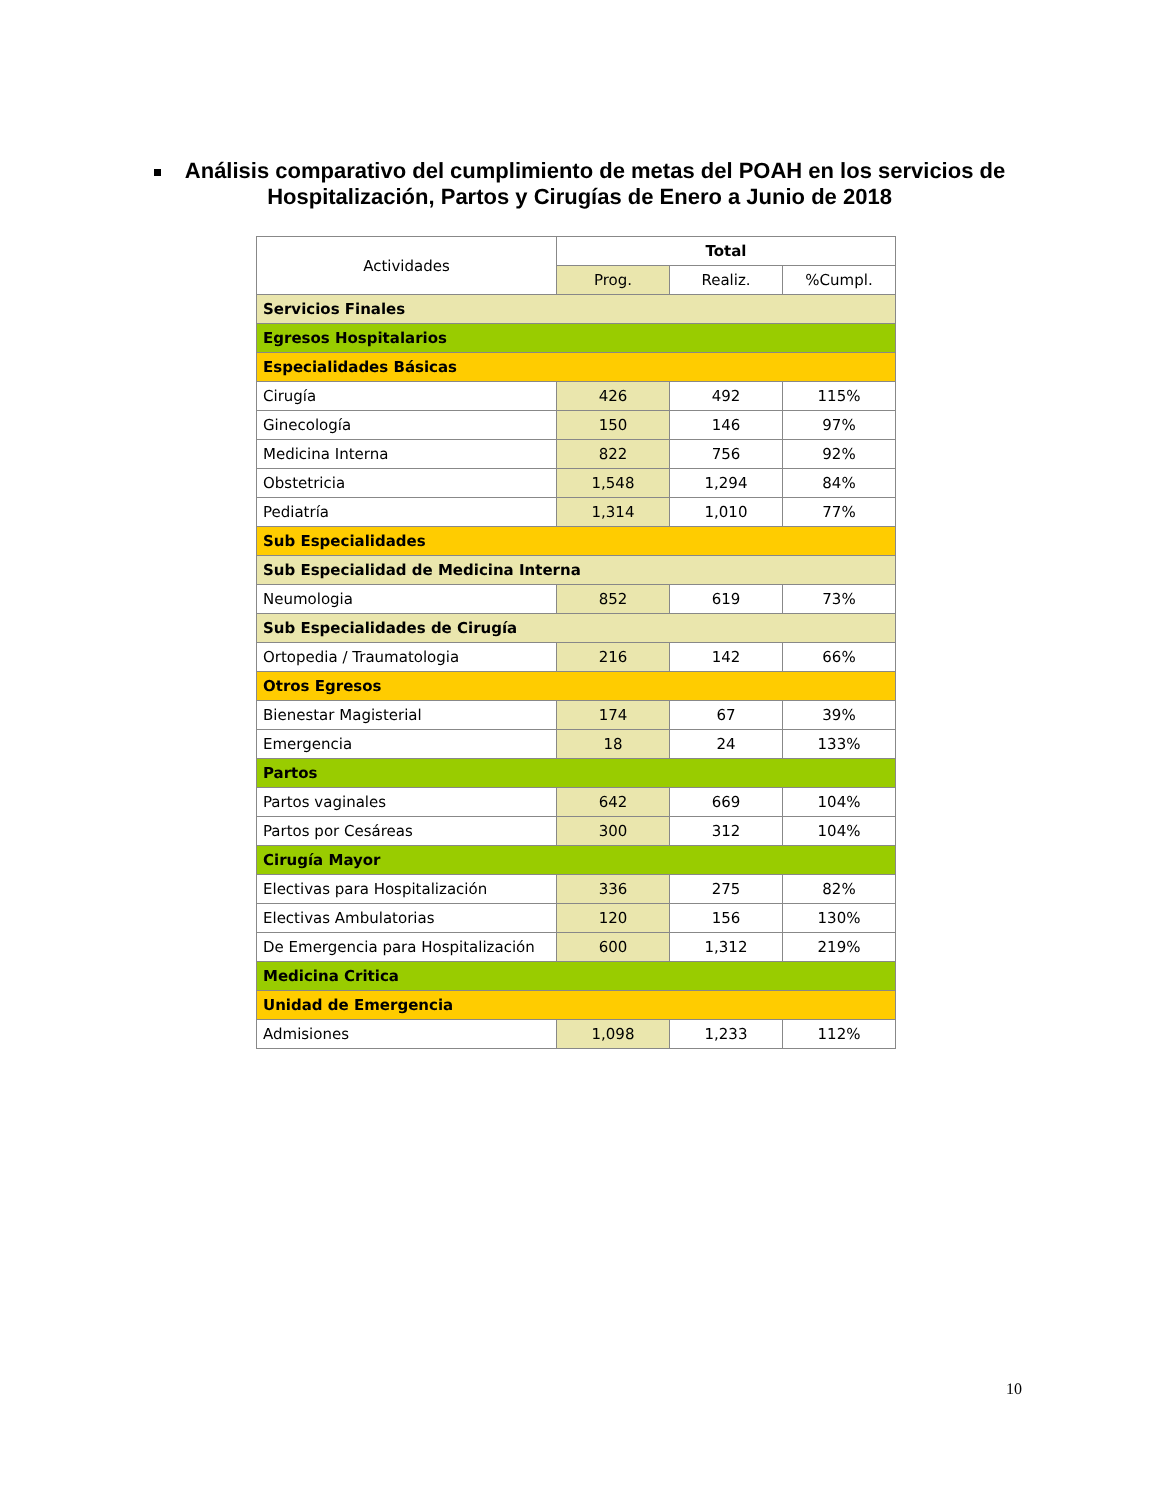Análisis comparativo del cumplimiento de metas del POAH en los servicios de Hospitalización, Partos y Cirugías de Enero a Junio de 2018
| Actividades | Total | | |
| --- | --- | --- | --- |
| | Prog. | Realiz. | %Cumpl. |
| Servicios Finales | | | |
| Egresos Hospitalarios | | | |
| Especialidades Básicas | | | |
| Cirugía | 426 | 492 | 115% |
| Ginecología | 150 | 146 | 97% |
| Medicina Interna | 822 | 756 | 92% |
| Obstetricia | 1,548 | 1,294 | 84% |
| Pediatría | 1,314 | 1,010 | 77% |
| Sub Especialidades | | | |
| Sub Especialidad de Medicina Interna | | | |
| Neumologia | 852 | 619 | 73% |
| Sub Especialidades de Cirugía | | | |
| Ortopedia / Traumatologia | 216 | 142 | 66% |
| Otros Egresos | | | |
| Bienestar Magisterial | 174 | 67 | 39% |
| Emergencia | 18 | 24 | 133% |
| Partos | | | |
| Partos vaginales | 642 | 669 | 104% |
| Partos por Cesáreas | 300 | 312 | 104% |
| Cirugía Mayor | | | |
| Electivas para Hospitalización | 336 | 275 | 82% |
| Electivas Ambulatorias | 120 | 156 | 130% |
| De Emergencia para Hospitalización | 600 | 1,312 | 219% |
| Medicina Critica | | | |
| Unidad de Emergencia | | | |
| Admisiones | 1,098 | 1,233 | 112% |
10